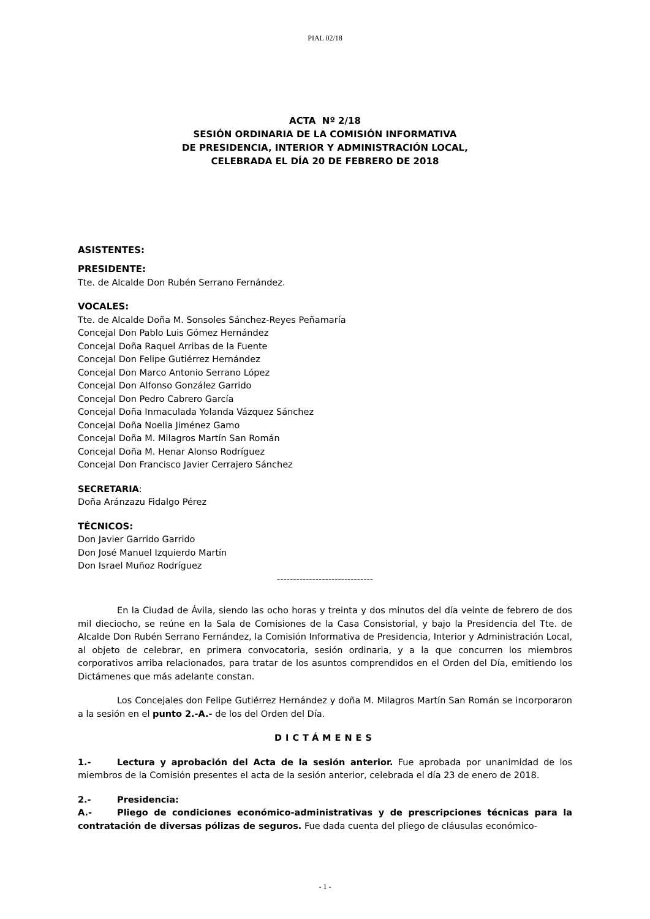PIAL 02/18
ACTA Nº 2/18
SESIÓN ORDINARIA DE LA COMISIÓN INFORMATIVA
DE PRESIDENCIA, INTERIOR Y ADMINISTRACIÓN LOCAL,
CELEBRADA EL DÍA 20 DE FEBRERO DE 2018
ASISTENTES:
PRESIDENTE:
Tte. de Alcalde Don Rubén Serrano Fernández.
VOCALES:
Tte. de Alcalde Doña M. Sonsoles Sánchez-Reyes Peñamaría
Concejal Don Pablo Luis Gómez Hernández
Concejal Doña Raquel Arribas de la Fuente
Concejal Don Felipe Gutiérrez Hernández
Concejal Don Marco Antonio Serrano López
Concejal Don Alfonso González Garrido
Concejal Don Pedro Cabrero García
Concejal Doña Inmaculada Yolanda Vázquez Sánchez
Concejal Doña Noelia Jiménez Gamo
Concejal Doña M. Milagros Martín San Román
Concejal Doña M. Henar Alonso Rodríguez
Concejal Don Francisco Javier Cerrajero Sánchez
SECRETARIA:
Doña Aránzazu Fidalgo Pérez
TÉCNICOS:
Don Javier Garrido Garrido
Don José Manuel Izquierdo Martín
Don Israel Muñoz Rodríguez
------------------------------
En la Ciudad de Ávila, siendo las ocho horas y treinta y dos minutos del día veinte de febrero de dos mil dieciocho, se reúne en la Sala de Comisiones de la Casa Consistorial, y bajo la Presidencia del Tte. de Alcalde Don Rubén Serrano Fernández, la Comisión Informativa de Presidencia, Interior y Administración Local, al objeto de celebrar, en primera convocatoria, sesión ordinaria, y a la que concurren los miembros corporativos arriba relacionados, para tratar de los asuntos comprendidos en el Orden del Día, emitiendo los Dictámenes que más adelante constan.
Los Concejales don Felipe Gutiérrez Hernández y doña M. Milagros Martín San Román se incorporaron a la sesión en el punto 2.-A.- de los del Orden del Día.
DICTÁMENES
1.- Lectura y aprobación del Acta de la sesión anterior. Fue aprobada por unanimidad de los miembros de la Comisión presentes el acta de la sesión anterior, celebrada el día 23 de enero de 2018.
2.- Presidencia:
A.- Pliego de condiciones económico-administrativas y de prescripciones técnicas para la contratación de diversas pólizas de seguros. Fue dada cuenta del pliego de cláusulas económico-
- 1 -